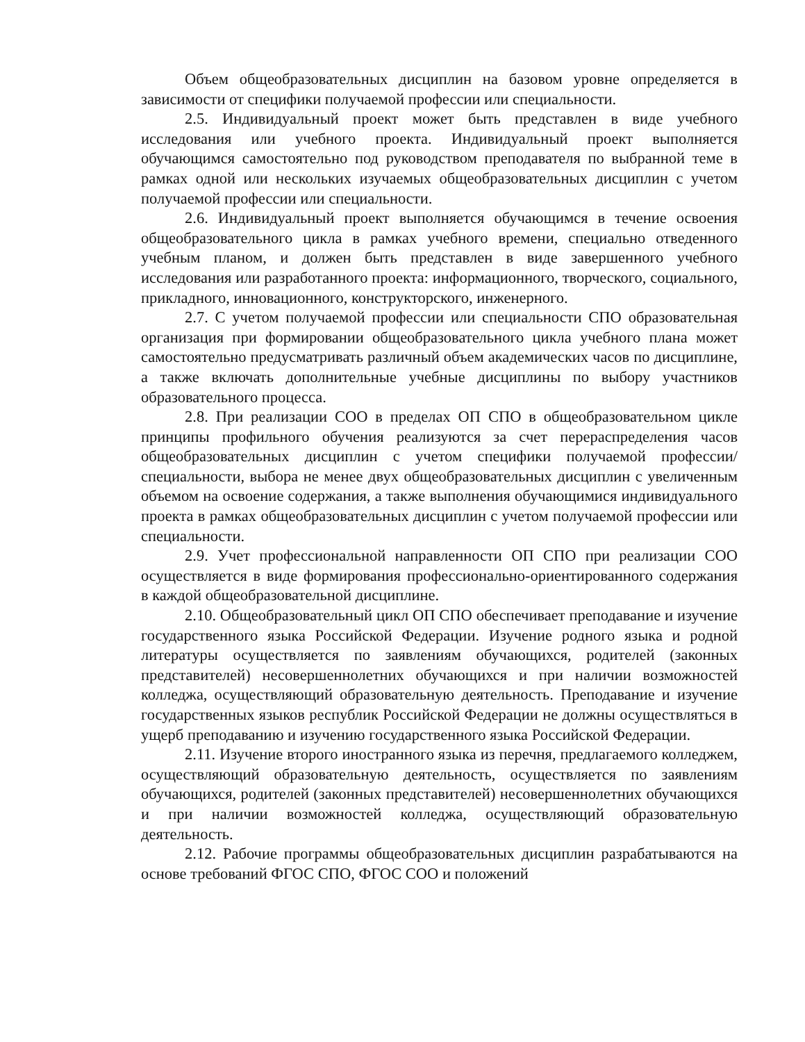Объем общеобразовательных дисциплин на базовом уровне определяется в зависимости от специфики получаемой профессии или специальности.
2.5. Индивидуальный проект может быть представлен в виде учебного исследования или учебного проекта. Индивидуальный проект выполняется обучающимся самостоятельно под руководством преподавателя по выбранной теме в рамках одной или нескольких изучаемых общеобразовательных дисциплин с учетом получаемой профессии или специальности.
2.6. Индивидуальный проект выполняется обучающимся в течение освоения общеобразовательного цикла в рамках учебного времени, специально отведенного учебным планом, и должен быть представлен в виде завершенного учебного исследования или разработанного проекта: информационного, творческого, социального, прикладного, инновационного, конструкторского, инженерного.
2.7. С учетом получаемой профессии или специальности СПО образовательная организация при формировании общеобразовательного цикла учебного плана может самостоятельно предусматривать различный объем академических часов по дисциплине, а также включать дополнительные учебные дисциплины по выбору участников образовательного процесса.
2.8. При реализации СОО в пределах ОП СПО в общеобразовательном цикле принципы профильного обучения реализуются за счет перераспределения часов общеобразовательных дисциплин с учетом специфики получаемой профессии/специальности, выбора не менее двух общеобразовательных дисциплин с увеличенным объемом на освоение содержания, а также выполнения обучающимися индивидуального проекта в рамках общеобразовательных дисциплин с учетом получаемой профессии или специальности.
2.9. Учет профессиональной направленности ОП СПО при реализации СОО осуществляется в виде формирования профессионально-ориентированного содержания в каждой общеобразовательной дисциплине.
2.10. Общеобразовательный цикл ОП СПО обеспечивает преподавание и изучение государственного языка Российской Федерации. Изучение родного языка и родной литературы осуществляется по заявлениям обучающихся, родителей (законных представителей) несовершеннолетних обучающихся и при наличии возможностей колледжа, осуществляющий образовательную деятельность. Преподавание и изучение государственных языков республик Российской Федерации не должны осуществляться в ущерб преподаванию и изучению государственного языка Российской Федерации.
2.11. Изучение второго иностранного языка из перечня, предлагаемого колледжем, осуществляющий образовательную деятельность, осуществляется по заявлениям обучающихся, родителей (законных представителей) несовершеннолетних обучающихся и при наличии возможностей колледжа, осуществляющий образовательную деятельность.
2.12. Рабочие программы общеобразовательных дисциплин разрабатываются на основе требований ФГОС СПО, ФГОС СОО и положений